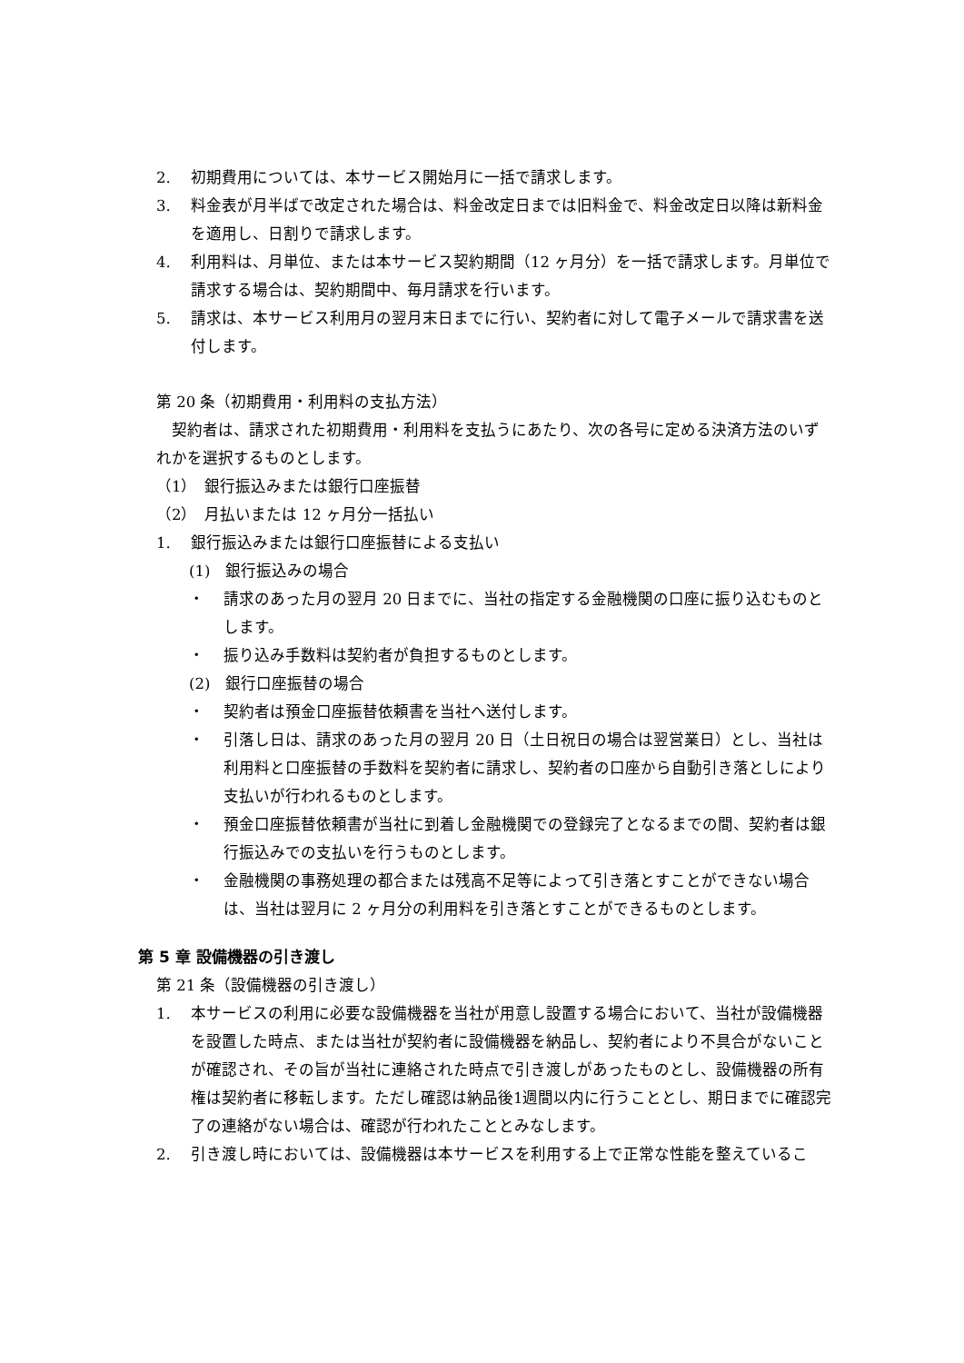2. 初期費用については、本サービス開始月に一括で請求します。
3. 料金表が月半ばで改定された場合は、料金改定日までは旧料金で、料金改定日以降は新料金を適用し、日割りで請求します。
4. 利用料は、月単位、または本サービス契約期間（12 ヶ月分）を一括で請求します。月単位で請求する場合は、契約期間中、毎月請求を行います。
5. 請求は、本サービス利用月の翌月末日までに行い、契約者に対して電子メールで請求書を送付します。
第 20 条（初期費用・利用料の支払方法）
　契約者は、請求された初期費用・利用料を支払うにあたり、次の各号に定める決済方法のいずれかを選択するものとします。
（1）　銀行振込みまたは銀行口座振替
（2）　月払いまたは 12 ヶ月分一括払い
1. 銀行振込みまたは銀行口座振替による支払い
(1)　銀行振込みの場合
・ 請求のあった月の翌月 20 日までに、当社の指定する金融機関の口座に振り込むものとします。
・ 振り込み手数料は契約者が負担するものとします。
(2)　銀行口座振替の場合
・ 契約者は預金口座振替依頼書を当社へ送付します。
・ 引落し日は、請求のあった月の翌月 20 日（土日祝日の場合は翌営業日）とし、当社は利用料と口座振替の手数料を契約者に請求し、契約者の口座から自動引き落としにより支払いが行われるものとします。
・ 預金口座振替依頼書が当社に到着し金融機関での登録完了となるまでの間、契約者は銀行振込みでの支払いを行うものとします。
・ 金融機関の事務処理の都合または残高不足等によって引き落とすことができない場合は、当社は翌月に 2 ヶ月分の利用料を引き落とすことができるものとします。
第 5 章 設備機器の引き渡し
第 21 条（設備機器の引き渡し）
1. 本サービスの利用に必要な設備機器を当社が用意し設置する場合において、当社が設備機器を設置した時点、または当社が契約者に設備機器を納品し、契約者により不具合がないことが確認され、その旨が当社に連絡された時点で引き渡しがあったものとし、設備機器の所有権は契約者に移転します。ただし確認は納品後1週間以内に行うこととし、期日までに確認完了の連絡がない場合は、確認が行われたこととみなします。
2. 引き渡し時においては、設備機器は本サービスを利用する上で正常な性能を整えているこ